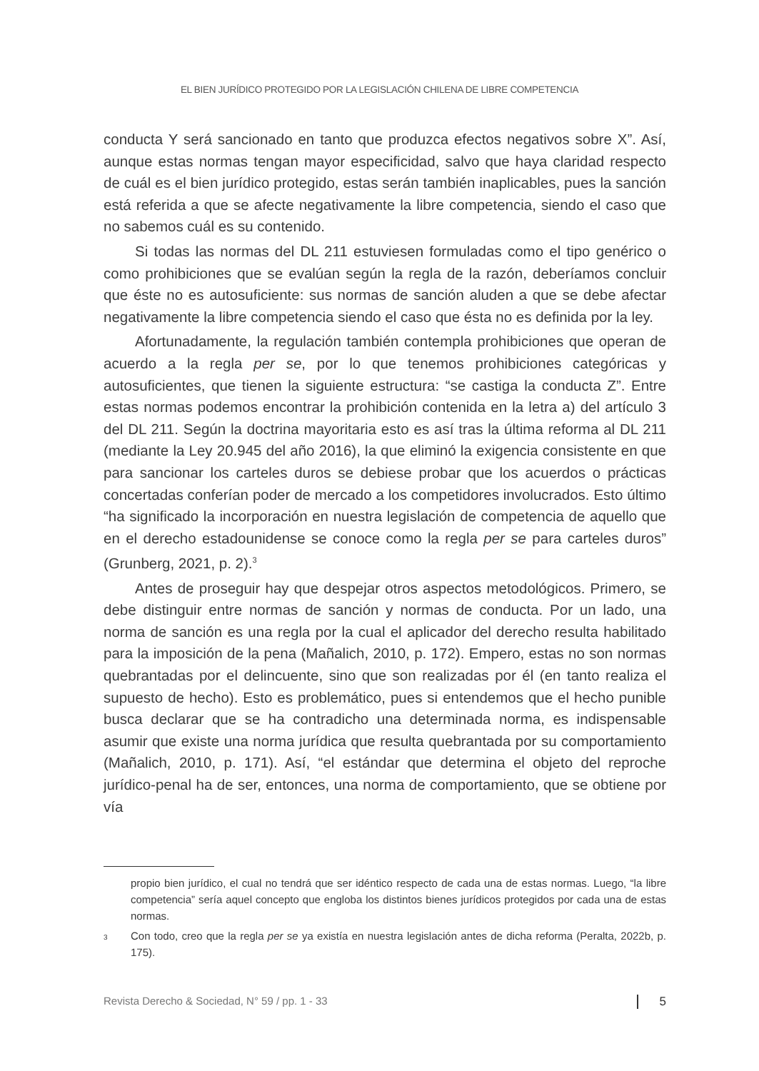EL BIEN JURÍDICO PROTEGIDO POR LA LEGISLACIÓN CHILENA DE LIBRE COMPETENCIA
conducta Y será sancionado en tanto que produzca efectos negativos sobre X”. Así, aunque estas normas tengan mayor especificidad, salvo que haya claridad respecto de cuál es el bien jurídico protegido, estas serán también inaplicables, pues la sanción está referida a que se afecte negativamente la libre competencia, siendo el caso que no sabemos cuál es su contenido.
Si todas las normas del DL 211 estuviesen formuladas como el tipo genérico o como prohibiciones que se evalúan según la regla de la razón, deberíamos concluir que éste no es autosuficiente: sus normas de sanción aluden a que se debe afectar negativamente la libre competencia siendo el caso que ésta no es definida por la ley.
Afortunadamente, la regulación también contempla prohibiciones que operan de acuerdo a la regla per se, por lo que tenemos prohibiciones categóricas y autosuficientes, que tienen la siguiente estructura: “se castiga la conducta Z”. Entre estas normas podemos encontrar la prohibición contenida en la letra a) del artículo 3 del DL 211. Según la doctrina mayoritaria esto es así tras la última reforma al DL 211 (mediante la Ley 20.945 del año 2016), la que eliminó la exigencia consistente en que para sancionar los carteles duros se debiese probar que los acuerdos o prácticas concertadas conferían poder de mercado a los competidores involucrados. Esto último “ha significado la incorporación en nuestra legislación de competencia de aquello que en el derecho estadounidense se conoce como la regla per se para carteles duros” (Grunberg, 2021, p. 2).<sup>3</sup>
Antes de proseguir hay que despejar otros aspectos metodológicos. Primero, se debe distinguir entre normas de sanción y normas de conducta. Por un lado, una norma de sanción es una regla por la cual el aplicador del derecho resulta habilitado para la imposición de la pena (Mañalich, 2010, p. 172). Empero, estas no son normas quebrantadas por el delincuente, sino que son realizadas por él (en tanto realiza el supuesto de hecho). Esto es problemático, pues si entendemos que el hecho punible busca declarar que se ha contradicho una determinada norma, es indispensable asumir que existe una norma jurídica que resulta quebrantada por su comportamiento (Mañalich, 2010, p. 171). Así, “el estándar que determina el objeto del reproche jurídico-penal ha de ser, entonces, una norma de comportamiento, que se obtiene por vía
propio bien jurídico, el cual no tendrá que ser idéntico respecto de cada una de estas normas. Luego, “la libre competencia” sería aquel concepto que engloba los distintos bienes jurídicos protegidos por cada una de estas normas.
<sup>3</sup> Con todo, creo que la regla per se ya existía en nuestra legislación antes de dicha reforma (Peralta, 2022b, p. 175).
Revista Derecho & Sociedad, N° 59 / pp. 1 - 33 5